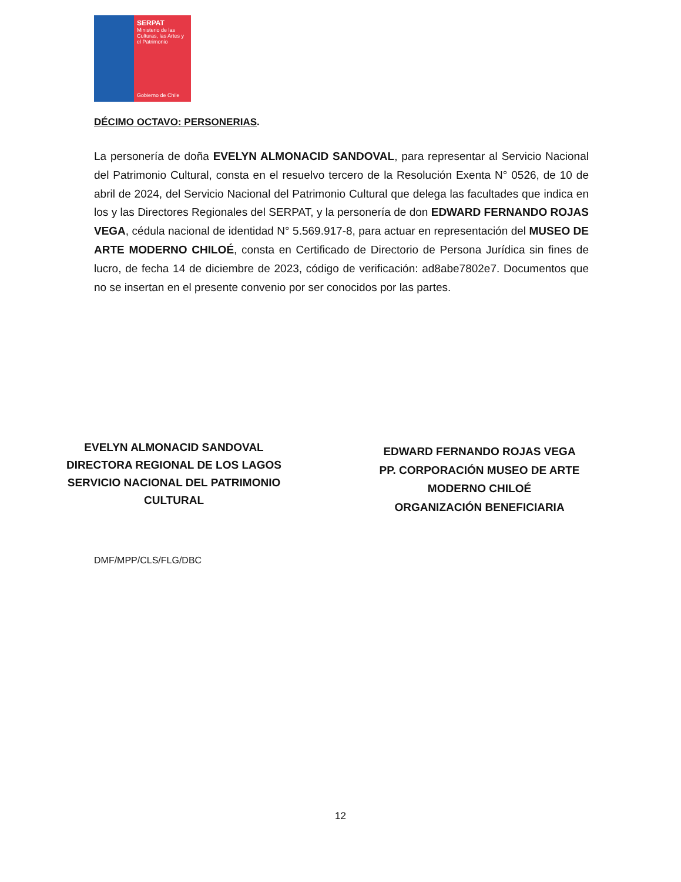SERPAT
Ministerio de las Culturas, las Artes y el Patrimonio
Gobierno de Chile
DÉCIMO OCTAVO: PERSONERIAS.
La personería de doña EVELYN ALMONACID SANDOVAL, para representar al Servicio Nacional del Patrimonio Cultural, consta en el resuelvo tercero de la Resolución Exenta N° 0526, de 10 de abril de 2024, del Servicio Nacional del Patrimonio Cultural que delega las facultades que indica en los y las Directores Regionales del SERPAT, y la personería de don EDWARD FERNANDO ROJAS VEGA, cédula nacional de identidad N° 5.569.917-8, para actuar en representación del MUSEO DE ARTE MODERNO CHILOÉ, consta en Certificado de Directorio de Persona Jurídica sin fines de lucro, de fecha 14 de diciembre de 2023, código de verificación: ad8abe7802e7. Documentos que no se insertan en el presente convenio por ser conocidos por las partes.
EVELYN ALMONACID SANDOVAL
DIRECTORA REGIONAL DE LOS LAGOS
SERVICIO NACIONAL DEL PATRIMONIO CULTURAL
EDWARD FERNANDO ROJAS VEGA
PP. CORPORACIÓN MUSEO DE ARTE MODERNO CHILOÉ
ORGANIZACIÓN BENEFICIARIA
DMF/MPP/CLS/FLG/DBC
12